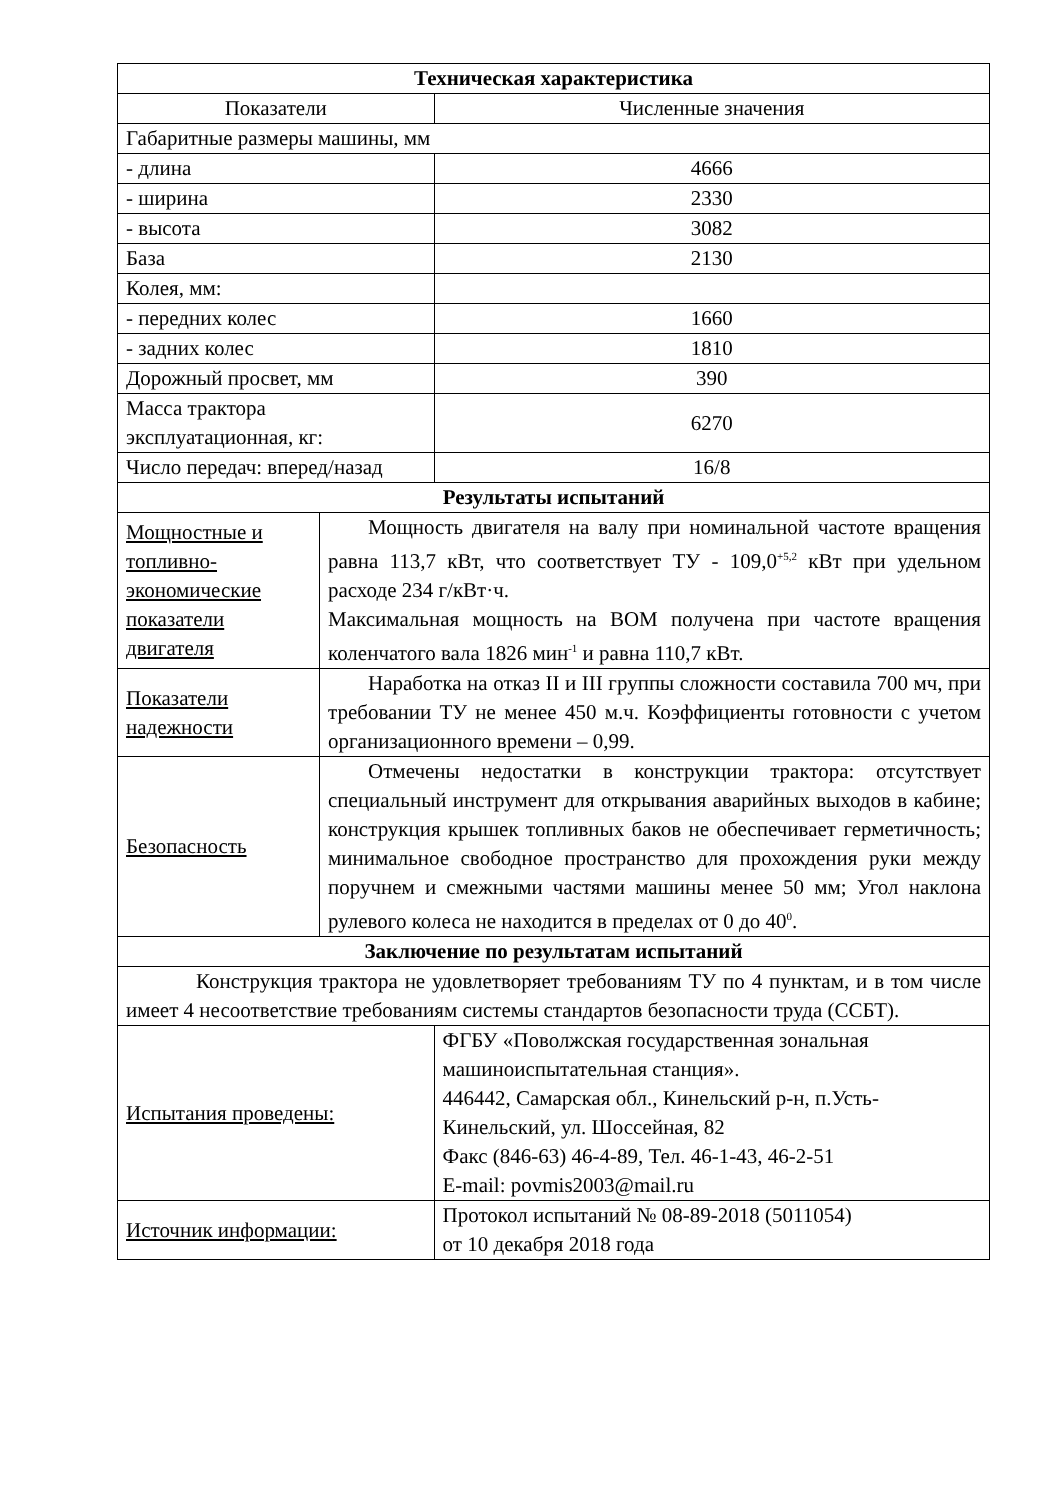| Техническая характеристика | | | |
| --- | --- | --- | --- |
| Показатели | | Численные значения | |
| Габаритные размеры машины, мм | | | |
| - длина | | 4666 | |
| - ширина | | 2330 | |
| - высота | | 3082 | |
| База | | 2130 | |
| Колея, мм: | | | |
| - передних колес | | 1660 | |
| - задних колес | | 1810 | |
| Дорожный просвет, мм | | 390 | |
| Масса трактора эксплуатационная, кг: | | 6270 | |
| Число передач: вперед/назад | | 16/8 | |
| Результаты испытаний | | | |
| Мощностные и топливно-экономические показатели двигателя | Мощность двигателя на валу при номинальной частоте вращения равна 113,7 кВт, что соответствует ТУ - 109,0<sup>+5,2</sup> кВт при удельном расходе 234 г/кВт·ч. Максимальная мощность на ВОМ получена при частоте вращения коленчатого вала 1826 мин<sup>-1</sup> и равна 110,7 кВт. | | |
| Показатели надежности | Наработка на отказ II и III группы сложности составила 700 мч, при требовании ТУ не менее 450 м.ч. Коэффициенты готовности с учетом организационного времени – 0,99. | | |
| Безопасность | Отмечены недостатки в конструкции трактора: отсутствует специальный инструмент для открывания аварийных выходов в кабине; конструкция крышек топливных баков не обеспечивает герметичность; минимальное свободное пространство для прохождения руки между поручнем и смежными частями машины менее 50 мм; Угол наклона рулевого колеса не находится в пределах от 0 до 40<sup>0</sup>. | | |
| Заключение по результатам испытаний | | | |
| Конструкция трактора не удовлетворяет требованиям ТУ по 4 пунктам, и в том числе имеет 4 несоответствие требованиям системы стандартов безопасности труда (ССБТ). | | | |
| Испытания проведены: | | | ФГБУ «Поволжская государственная зональная машиноиспытательная станция». 446442, Самарская обл., Кинельский р-н, п.Усть-Кинельский, ул. Шоссейная, 82 Факс (846-63) 46-4-89, Тел. 46-1-43, 46-2-51 E-mail: povmis2003@mail.ru |
| Источник информации: | | | Протокол испытаний № 08-89-2018 (5011054) от 10 декабря 2018 года |